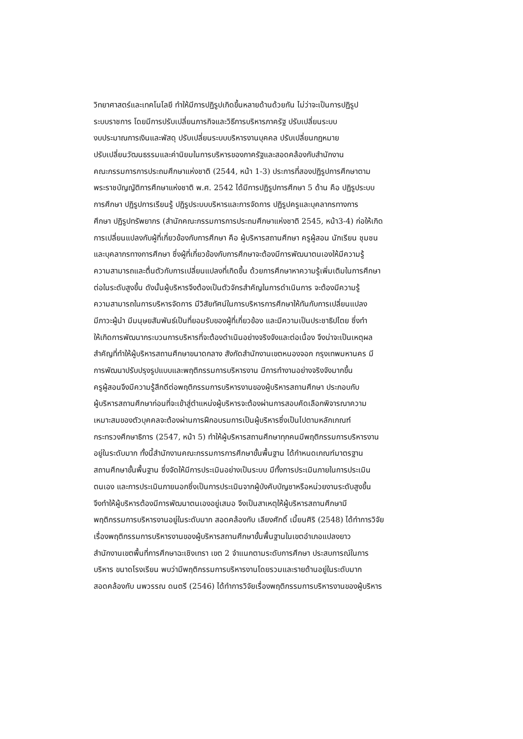วิทยาศาสตร์และเทคโนโลยี ทำให้มีการปฏิรูปเกิดขึ้นหลายด้านด้วยกัน ไม่ว่าจะเป็นการปฏิรูป
ระบบราชการ โดยมีการปรับเปลี่ยนภารกิจและวิธีการบริหารภาครัฐ ปรับเปลี่ยนระบบ
งบประมาณการเงินและพัสดุ ปรับเปลี่ยนระบบบริหารงานบุคคล ปรับเปลี่ยนกฎหมาย
ปรับเปลี่ยนวัฒนธรรมและค่านิยมในการบริหารของภาครัฐและสอดคล้องกับสำนักงาน
คณะกรรมการการประถมศึกษาแห่งชาติ (2544, หน้า 1-3) ประการที่สองปฏิรูปการศึกษาตาม
พระราชบัญญัติการศึกษาแห่งชาติ พ.ศ. 2542 ได้มีการปฏิรูปการศึกษา 5 ด้าน คือ ปฏิรูประบบ
การศึกษา ปฏิรูปการเรียนรู้ ปฏิรูประบบบริหารและการจัดการ ปฏิรูปครูและบุคลากรทางการ
ศึกษา ปฏิรูปทรัพยากร (สำนักคณะกรรมการการประถมศึกษาแห่งชาติ 2545, หน้า3-4) ก่อให้เกิด
การเปลี่ยนแปลงกับผู้ที่เกี่ยวข้องกับการศึกษา คือ ผู้บริหารสถานศึกษา ครูผู้สอน นักเรียน ชุมชน
และบุคลากรทางการศึกษา ซึ่งผู้ที่เกี่ยวข้องกับการศึกษาจะต้องมีการพัฒนาตนเองให้มีความรู้
ความสามารถและตื่นตัวกับการเปลี่ยนแปลงที่เกิดขึ้น ด้วยการศึกษาหาความรู้เพิ่มเติมในการศึกษา
ต่อในระดับสูงขึ้น ดังนั้นผู้บริหารจึงต้องเป็นตัวจักรสำคัญในการดำเนินการ จะต้องมีความรู้
ความสามารถในการบริหารจัดการ มีวิสัยทัศน์ในการบริหารการศึกษาให้ทันกับการเปลี่ยนแปลง
มีภาวะผู้นำ มีมนุษยสัมพันธ์เป็นที่ยอมรับของผู้ที่เกี่ยวข้อง และมีความเป็นประชาธิปไตย ซึ่งทำ
ให้เกิดการพัฒนากระบวนการบริหารที่จะต้องดำเนินอย่างจริงจังและต่อเนื่อง จึงน่าจะเป็นเหตุผล
สำคัญที่ทำให้ผู้บริหารสถานศึกษาขนาดกลาง สังกัดสำนักงานเขตหนองจอก กรุงเทพมหานคร มี
การพัฒนาปรับปรุงรูปแบบและพฤติกรรมการบริหารงาน มีการทำงานอย่างจริงจังมากขึ้น
ครูผู้สอนจึงมีความรู้สึกดีต่อพฤติกรรมการบริหารงานของผู้บริหารสถานศึกษา ประกอบกับ
ผู้บริหารสถานศึกษาก่อนที่จะเข้าสู่ตำแหน่งผู้บริหารจะต้องผ่านการสอบคัดเลือกพิจารณาความ
เหมาะสมของตัวบุคคลจะต้องผ่านการฝึกอบรมการเป็นผู้บริหารซึ่งเป็นไปตามหลักเกณฑ์
กระทรวงศึกษาธิการ (2547, หน้า 5) ทำให้ผู้บริหารสถานศึกษาทุกคนมีพฤติกรรมการบริหารงาน
อยู่ในระดับมาก ทั้งนี้สำนักงานคณะกรรมการการศึกษาขั้นพื้นฐาน ได้กำหนดเกณฑ์มาตรฐาน
สถานศึกษาขั้นพื้นฐาน ซึ่งจัดให้มีการประเมินอย่างเป็นระบบ มีทั้งการประเมินภายในการประเมิน
ตนเอง และการประเมินภายนอกซึ่งเป็นการประเมินจากผู้บังคับบัญชาหรือหน่วยงานระดับสูงขึ้น
จึงทำให้ผู้บริหารต้องมีการพัฒนาตนเองอยู่เสมอ จึงเป็นสาเหตุให้ผู้บริหารสถานศึกษามี
พฤติกรรมการบริหารงานอยู่ในระดับมาก สอดคล้องกับ เลียงศักดิ์ เมี้ยนศิริ (2548) ได้ทำการวิจัย
เรื่องพฤติกรรมการบริหารงานของผู้บริหารสถานศึกษาขั้นพื้นฐานในเขตอำเภอแปลงยาว
สำนักงานเขตพื้นที่การศึกษาฉะเชิงเทรา เขต 2 จำแนกตามระดับการศึกษา ประสบการณ์ในการ
บริหาร ขนาดโรงเรียน พบว่ามีพฤติกรรมการบริหารงานโดยรวมและรายด้านอยู่ในระดับมาก
สอดคล้องกับ นพวรรณ ดนตรี (2546) ได้ทำการวิจัยเรื่องพฤติกรรมการบริหารงานของผู้บริหาร